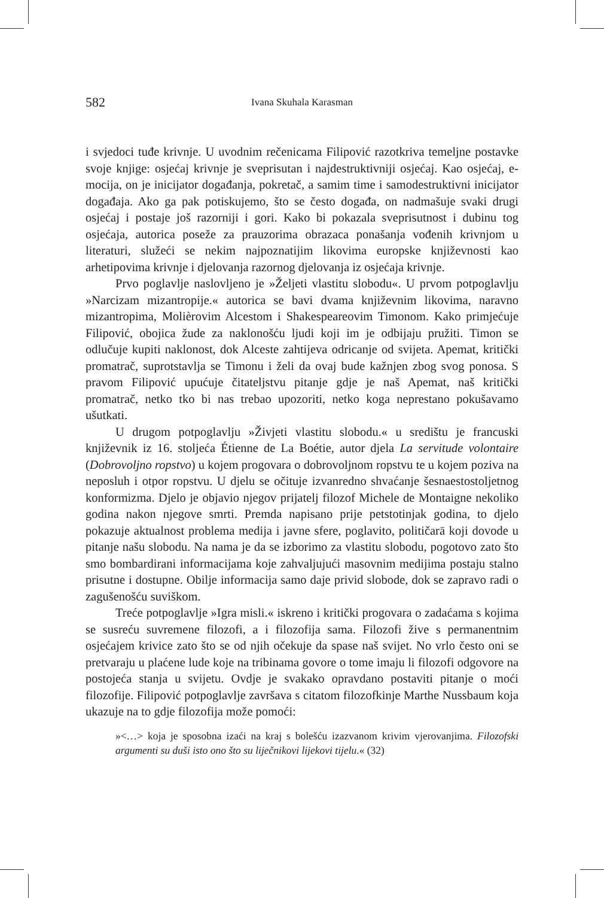582 Ivana Skuhala Karasman
i svjedoci tuđe krivnje. U uvodnim rečenicama Filipović razotkriva temeljne postavke svoje knjige: osjećaj krivnje je sveprisutan i najdestruktivniji osjećaj. Kao osjećaj, e-mocija, on je inicijator događanja, pokretač, a samim time i samodestruktivni inicijator događaja. Ako ga pak potiskujemo, što se često događa, on nadmašuje svaki drugi osjećaj i postaje još razorniji i gori. Kako bi pokazala sveprisutnost i dubinu tog osjećaja, autorica poseže za prauzorima obrazaca ponašanja vođenih krivnjom u literaturi, služeći se nekim najpoznatijim likovima europske književnosti kao arhetipovima krivnje i djelovanja razornog djelovanja iz osjećaja krivnje.
Prvo poglavlje naslovljeno je »Željeti vlastitu slobodu«. U prvom potpoglavlju »Narcizam mizantropije.« autorica se bavi dvama književnim likovima, naravno mizantropima, Molièrovim Alcestom i Shakespeareovim Timonom. Kako primjećuje Filipović, obojica žude za naklonošću ljudi koji im je odbijaju pružiti. Timon se odlučuje kupiti naklonost, dok Alceste zahtijeva odricanje od svijeta. Apemat, kritički promatrač, suprotstavlja se Timonu i želi da ovaj bude kažnjen zbog svog ponosa. S pravom Filipović upućuje čitateljstvu pitanje gdje je naš Apemat, naš kritički promatrač, netko tko bi nas trebao upozoriti, netko koga neprestano pokušavamo ušutkati.
U drugom potpoglavlju »Živjeti vlastitu slobodu.« u središtu je francuski književnik iz 16. stoljeća Étienne de La Boétie, autor djela La servitude volontaire (Dobrovoljno ropstvo) u kojem progovara o dobrovoljnom ropstvu te u kojem poziva na neposluh i otpor ropstvu. U djelu se očituje izvanredno shvaćanje šesnaestostoljetnog konformizma. Djelo je objavio njegov prijatelj filozof Michele de Montaigne nekoliko godina nakon njegove smrti. Premda napisano prije petstotinjak godina, to djelo pokazuje aktualnost problema medija i javne sfere, poglavito, političarā koji dovode u pitanje našu slobodu. Na nama je da se izborimo za vlastitu slobodu, pogotovo zato što smo bombardirani informacijama koje zahvaljujući masovnim medijima postaju stalno prisutne i dostupne. Obilje informacija samo daje privid slobode, dok se zapravo radi o zagušenošću suviškom.
Treće potpoglavlje »Igra misli.« iskreno i kritički progovara o zadaćama s kojima se susreću suvremene filozofi, a i filozofija sama. Filozofi žive s permanentnim osjećajem krivice zato što se od njih očekuje da spase naš svijet. No vrlo često oni se pretvaraju u plaćene lude koje na tribinama govore o tome imaju li filozofi odgovore na postojeća stanja u svijetu. Ovdje je svakako opravdano postaviti pitanje o moći filozofije. Filipović potpoglavlje završava s citatom filozofkinje Marthe Nussbaum koja ukazuje na to gdje filozofija može pomoći:
»<…> koja je sposobna izaći na kraj s bolešću izazvanom krivim vjerovanjima. Filozofski argumenti su duši isto ono što su liječnikovi lijekovi tijelu.« (32)